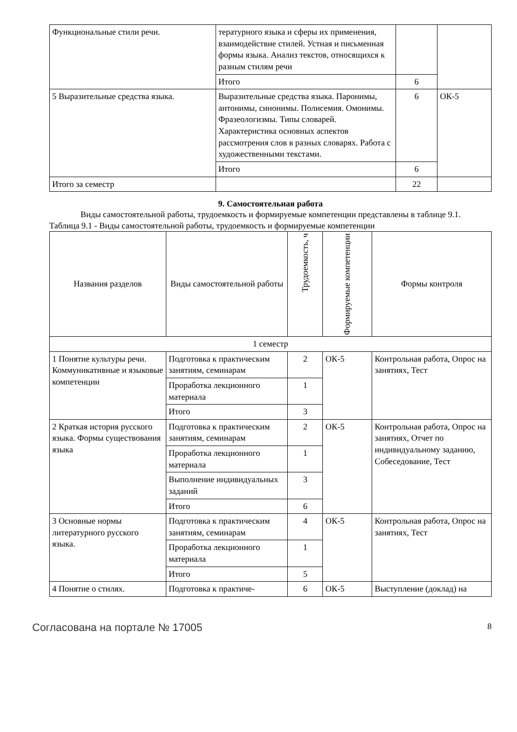| Функциональные стили речи. | тературного языка и сферы их применения, взаимодействие стилей. Устная и письменная формы языка. Анализ текстов, относящихся к разным стилям речи | | |
| | Итого | 6 | |
| 5 Выразительные средства языка. | Выразительные средства языка. Паронимы, антонимы, синонимы. Полисемия. Омонимы. Фразеологизмы. Типы словарей. Характеристика основных аспектов рассмотрения слов в разных словарях. Работа с художественными текстами. | 6 | ОК-5 |
| | Итого | 6 | |
| Итого за семестр | | 22 | |
9. Самостоятельная работа
Виды самостоятельной работы, трудоемкость и формируемые компетенции представлены в таблице 9.1.
Таблица 9.1 - Виды самостоятельной работы, трудоемкость и формируемые компетенции
| Названия разделов | Виды самостоятельной работы | Трудоемкость, ч | Формируемые компетенции | Формы контроля |
| --- | --- | --- | --- | --- |
| 1 семестр | | | | |
| 1 Понятие культуры речи. Коммуникативные и языковые компетенции | Подготовка к практическим занятиям, семинарам | 2 | ОК-5 | Контрольная работа, Опрос на занятиях, Тест |
| | Проработка лекционного материала | 1 | | |
| | Итого | 3 | | |
| 2 Краткая история русского языка. Формы существования языка | Подготовка к практическим занятиям, семинарам | 2 | ОК-5 | Контрольная работа, Опрос на занятиях, Отчет по индивидуальному заданию, Собеседование, Тест |
| | Проработка лекционного материала | 1 | | |
| | Выполнение индивидуальных заданий | 3 | | |
| | Итого | 6 | | |
| 3 Основные нормы литературного русского языка. | Подготовка к практическим занятиям, семинарам | 4 | ОК-5 | Контрольная работа, Опрос на занятиях, Тест |
| | Проработка лекционного материала | 1 | | |
| | Итого | 5 | | |
| 4 Понятие о стилях. | Подготовка к практиче- | 6 | ОК-5 | Выступление (доклад) на |
Согласована на портале № 17005 8